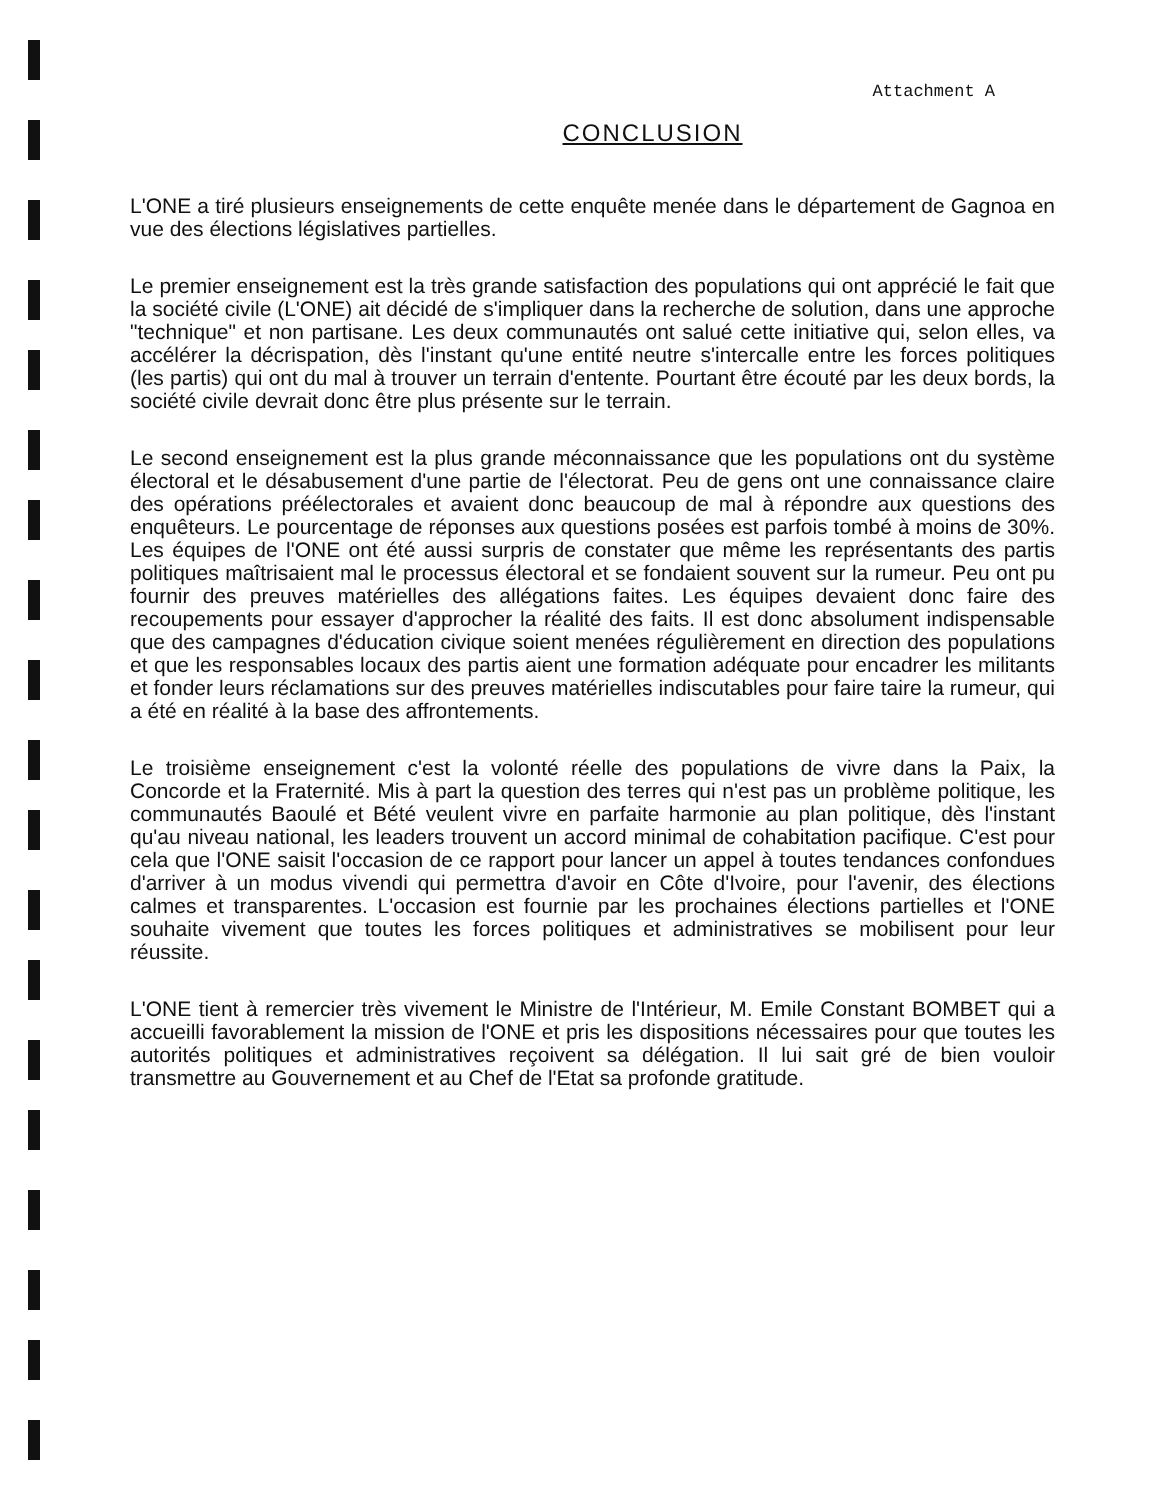Attachment A
CONCLUSION
L'ONE a tiré plusieurs enseignements de cette enquête menée dans le département de Gagnoa en vue des élections législatives partielles.
Le premier enseignement est la très grande satisfaction des populations qui ont apprécié le fait que la société civile (L'ONE) ait décidé de s'impliquer dans la recherche de solution, dans une approche "technique" et non partisane. Les deux communautés ont salué cette initiative qui, selon elles, va accélérer la décrispation, dès l'instant qu'une entité neutre s'intercalle entre les forces politiques (les partis) qui ont du mal à trouver un terrain d'entente. Pourtant être écouté par les deux bords, la société civile devrait donc être plus présente sur le terrain.
Le second enseignement est la plus grande méconnaissance que les populations ont du système électoral et le désabusement d'une partie de l'électorat. Peu de gens ont une connaissance claire des opérations préélectorales et avaient donc beaucoup de mal à répondre aux questions des enquêteurs. Le pourcentage de réponses aux questions posées est parfois tombé à moins de 30%. Les équipes de l'ONE ont été aussi surpris de constater que même les représentants des partis politiques maîtrisaient mal le processus électoral et se fondaient souvent sur la rumeur. Peu ont pu fournir des preuves matérielles des allégations faites. Les équipes devaient donc faire des recoupements pour essayer d'approcher la réalité des faits. Il est donc absolument indispensable que des campagnes d'éducation civique soient menées régulièrement en direction des populations et que les responsables locaux des partis aient une formation adéquate pour encadrer les militants et fonder leurs réclamations sur des preuves matérielles indiscutables pour faire taire la rumeur, qui a été en réalité à la base des affrontements.
Le troisième enseignement c'est la volonté réelle des populations de vivre dans la Paix, la Concorde et la Fraternité. Mis à part la question des terres qui n'est pas un problème politique, les communautés Baoulé et Bété veulent vivre en parfaite harmonie au plan politique, dès l'instant qu'au niveau national, les leaders trouvent un accord minimal de cohabitation pacifique. C'est pour cela que l'ONE saisit l'occasion de ce rapport pour lancer un appel à toutes tendances confondues d'arriver à un modus vivendi qui permettra d'avoir en Côte d'Ivoire, pour l'avenir, des élections calmes et transparentes. L'occasion est fournie par les prochaines élections partielles et l'ONE souhaite vivement que toutes les forces politiques et administratives se mobilisent pour leur réussite.
L'ONE tient à remercier très vivement le Ministre de l'Intérieur, M. Emile Constant BOMBET qui a accueilli favorablement la mission de l'ONE et pris les dispositions nécessaires pour que toutes les autorités politiques et administratives reçoivent sa délégation. Il lui sait gré de bien vouloir transmettre au Gouvernement et au Chef de l'Etat sa profonde gratitude.